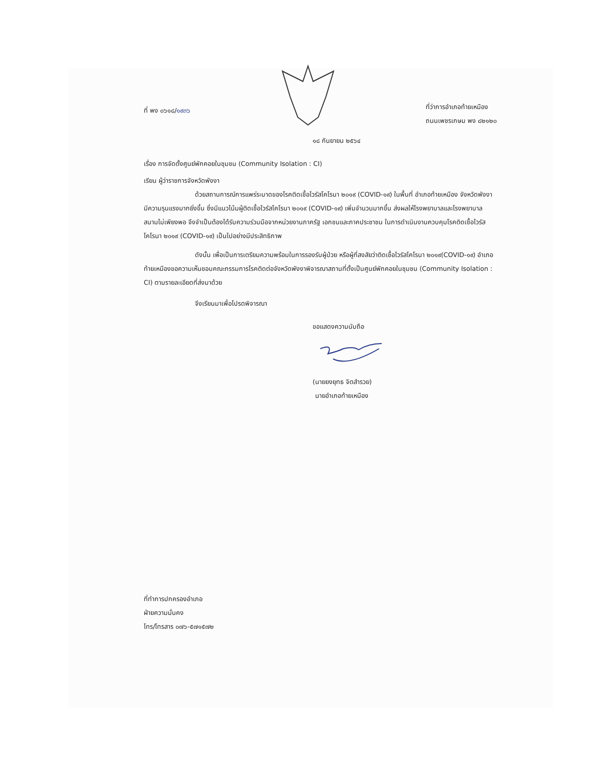ที่ พง ๐๖๑๘/๑๙๓๖
ที่ว่าการอำเภอท้ายเหมือง
ถนนเพชรเกษม พง ๘๒๑๒๐
๑๘ กันยายน ๒๕๖๔
เรื่อง การจัดตั้งศูนย์พักคอยในชุมชน (Community Isolation : CI)
เรียน ผู้ว่าราชการจังหวัดพังงา
ด้วยสถานการณ์การแพร่ระบาดของโรคติดเชื้อไวรัสโคโรนา ๒๐๑๙ (COVID-๑๙) ในพื้นที่ อำเภอท้ายเหมือง จังหวัดพังงา มีความรุนแรงมากยิ่งขึ้น ซึ่งมีแนวโน้มผู้ติดเชื้อไวรัสโคโรนา ๒๐๑๙ (COVID-๑๙) เพิ่มจำนวนมากขึ้น ส่งผลให้โรงพยาบาลและโรงพยาบาลสนามไม่เพียงพอ จึงจำเป็นต้องได้รับความร่วมมือจากหน่วยงานภาครัฐ เอกชนและภาคประชาชน ในการดำเนินงานควบคุมโรคติดเชื้อไวรัสโคโรนา ๒๐๑๙ (COVID-๑๙) เป็นไปอย่างมีประสิทธิภาพ
ดังนั้น เพื่อเป็นการเตรียมความพร้อมในการรองรับผู้ป่วย หรือผู้ที่สงสัยว่าติดเชื้อไวรัสโคโรนา ๒๐๑๙(COVID-๑๙) อำเภอท้ายเหมืองขอความเห็นชอบคณะกรรมการโรคติดต่อจังหวัดพังงาพิจารณาสถานที่ตั้งเป็นศูนย์พักคอยในชุมชน (Community Isolation : CI) ตามรายละเอียดที่ส่งมาด้วย
จึงเรียนมาเพื่อโปรดพิจารณา
ขอแสดงความนับถือ
(นายยงยุทธ จิตสำรวย)
นายอำเภอท้ายเหมือง
ที่ทำการปกครองอำเภอ
ฝ่ายความมั่นคง
โทร/โทรสาร ๐๗๖-๕๗๑๕๗๒